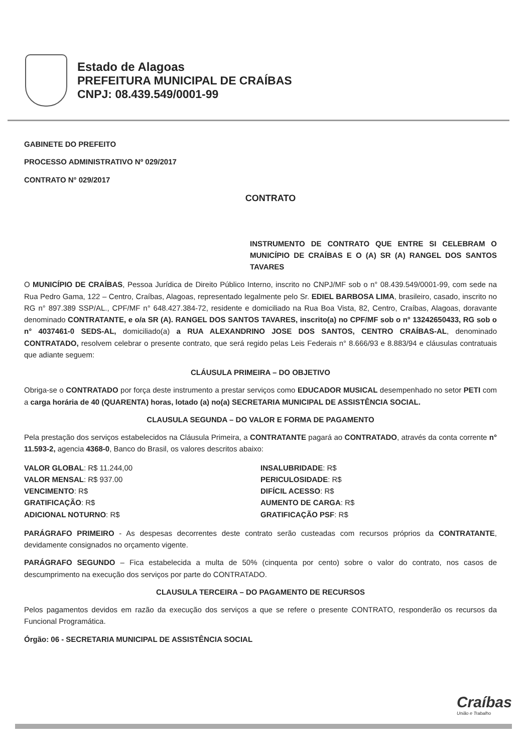Estado de Alagoas
PREFEITURA MUNICIPAL DE CRAÍBAS
CNPJ: 08.439.549/0001-99
GABINETE DO PREFEITO
PROCESSO ADMINISTRATIVO Nº 029/2017
CONTRATO N° 029/2017
CONTRATO
INSTRUMENTO DE CONTRATO QUE ENTRE SI CELEBRAM O MUNICÍPIO DE CRAÍBAS E O (A) SR (A) RANGEL DOS SANTOS TAVARES
O MUNICÍPIO DE CRAÍBAS, Pessoa Jurídica de Direito Público Interno, inscrito no CNPJ/MF sob o n° 08.439.549/0001-99, com sede na Rua Pedro Gama, 122 – Centro, Craíbas, Alagoas, representado legalmente pelo Sr. EDIEL BARBOSA LIMA, brasileiro, casado, inscrito no RG n° 897.389 SSP/AL., CPF/MF n° 648.427.384-72, residente e domiciliado na Rua Boa Vista, 82, Centro, Craíbas, Alagoas, doravante denominado CONTRATANTE, e o/a SR (A). RANGEL DOS SANTOS TAVARES, inscrito(a) no CPF/MF sob o n° 13242650433, RG sob o n° 4037461-0 SEDS-AL, domiciliado(a) a RUA ALEXANDRINO JOSE DOS SANTOS, CENTRO CRAÍBAS-AL, denominado CONTRATADO, resolvem celebrar o presente contrato, que será regido pelas Leis Federais n° 8.666/93 e 8.883/94 e cláusulas contratuais que adiante seguem:
CLÁUSULA PRIMEIRA – DO OBJETIVO
Obriga-se o CONTRATADO por força deste instrumento a prestar serviços como EDUCADOR MUSICAL desempenhado no setor PETI com a carga horária de 40 (QUARENTA) horas, lotado (a) no(a) SECRETARIA MUNICIPAL DE ASSISTÊNCIA SOCIAL.
CLAUSULA SEGUNDA – DO VALOR E FORMA DE PAGAMENTO
Pela prestação dos serviços estabelecidos na Cláusula Primeira, a CONTRATANTE pagará ao CONTRATADO, através da conta corrente n° 11.593-2, agencia 4368-0, Banco do Brasil, os valores descritos abaixo:
VALOR GLOBAL: R$ 11.244,00
VALOR MENSAL: R$ 937.00
VENCIMENTO: R$
GRATIFICAÇÃO: R$
ADICIONAL NOTURNO: R$
INSALUBRIDADE: R$
PERICULOSIDADE: R$
DIFÍCIL ACESSO: R$
AUMENTO DE CARGA: R$
GRATIFICAÇÃO PSF: R$
PARÁGRAFO PRIMEIRO - As despesas decorrentes deste contrato serão custeadas com recursos próprios da CONTRATANTE, devidamente consignados no orçamento vigente.
PARÁGRAFO SEGUNDO – Fica estabelecida a multa de 50% (cinquenta por cento) sobre o valor do contrato, nos casos de descumprimento na execução dos serviços por parte do CONTRATADO.
CLAUSULA TERCEIRA – DO PAGAMENTO DE RECURSOS
Pelos pagamentos devidos em razão da execução dos serviços a que se refere o presente CONTRATO, responderão os recursos da Funcional Programática.
Órgão: 06 - SECRETARIA MUNICIPAL DE ASSISTÊNCIA SOCIAL
Craíbas
União e Trabalho